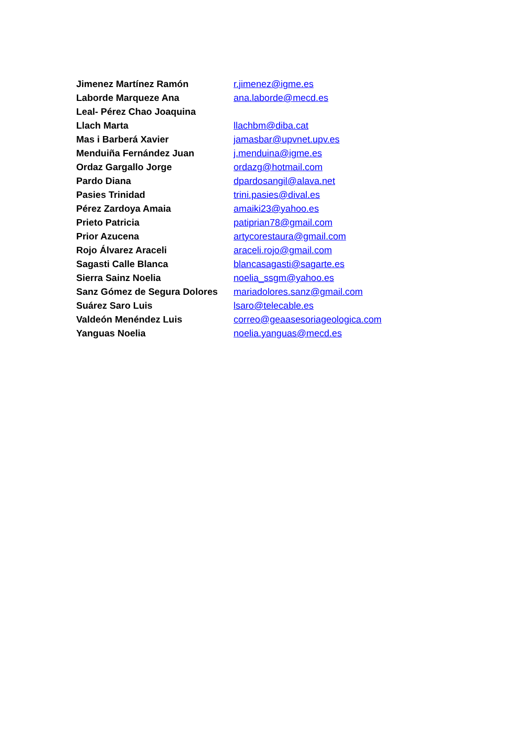| Jimenez Martínez Ramón | r.jimenez@igme.es |
| Laborde Marqueze Ana | ana.laborde@mecd.es |
| Leal- Pérez Chao Joaquina | |
| Llach Marta | llachbm@diba.cat |
| Mas i Barberá Xavier | jamasbar@upvnet.upv.es |
| Menduiña Fernández Juan | j.menduina@igme.es |
| Ordaz Gargallo Jorge | ordazg@hotmail.com |
| Pardo Diana | dpardosangil@alava.net |
| Pasies Trinidad | trini.pasies@dival.es |
| Pérez Zardoya Amaia | amaiki23@yahoo.es |
| Prieto Patricia | patiprian78@gmail.com |
| Prior Azucena | artycorestaura@gmail.com |
| Rojo Álvarez Araceli | araceli.rojo@gmail.com |
| Sagasti Calle Blanca | blancasagasti@sagarte.es |
| Sierra Sainz Noelia | noelia_ssgm@yahoo.es |
| Sanz Gómez de Segura Dolores | mariadolores.sanz@gmail.com |
| Suárez Saro Luis | lsaro@telecable.es |
| Valdeón Menéndez Luis | correo@geaasesoriageologica.com |
| Yanguas Noelia | noelia.yanguas@mecd.es |